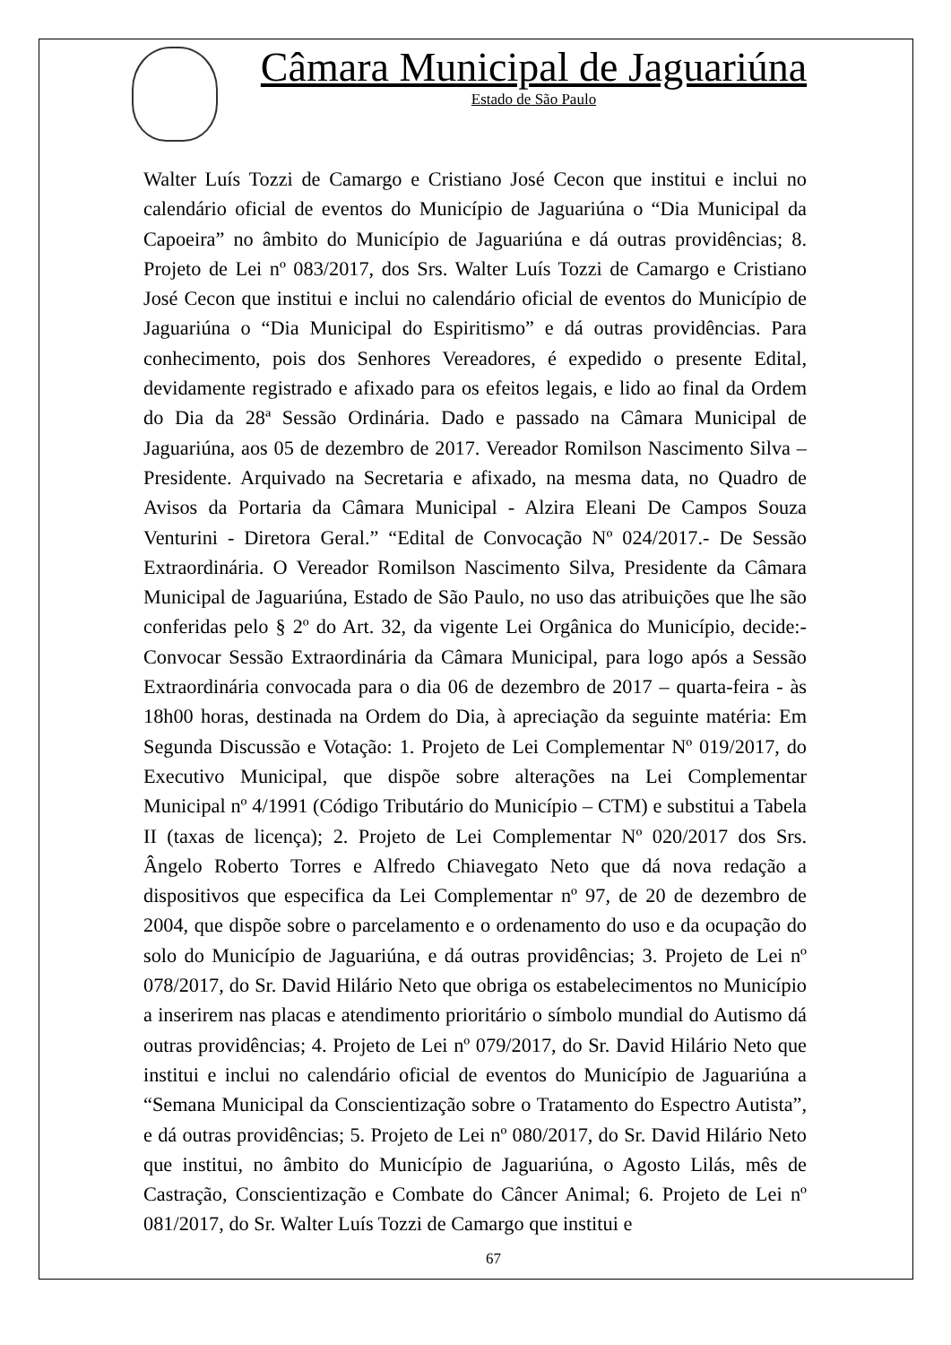Câmara Municipal de Jaguariúna
Estado de São Paulo
Walter Luís Tozzi de Camargo e Cristiano José Cecon que institui e inclui no calendário oficial de eventos do Município de Jaguariúna o “Dia Municipal da Capoeira” no âmbito do Município de Jaguariúna e dá outras providências; 8. Projeto de Lei nº 083/2017, dos Srs. Walter Luís Tozzi de Camargo e Cristiano José Cecon que institui e inclui no calendário oficial de eventos do Município de Jaguariúna o “Dia Municipal do Espiritismo” e dá outras providências. Para conhecimento, pois dos Senhores Vereadores, é expedido o presente Edital, devidamente registrado e afixado para os efeitos legais, e lido ao final da Ordem do Dia da 28ª Sessão Ordinária. Dado e passado na Câmara Municipal de Jaguariúna, aos 05 de dezembro de 2017. Vereador Romilson Nascimento Silva – Presidente. Arquivado na Secretaria e afixado, na mesma data, no Quadro de Avisos da Portaria da Câmara Municipal - Alzira Eleani De Campos Souza Venturini - Diretora Geral.” “Edital de Convocação Nº 024/2017.- De Sessão Extraordinária. O Vereador Romilson Nascimento Silva, Presidente da Câmara Municipal de Jaguariúna, Estado de São Paulo, no uso das atribuições que lhe são conferidas pelo § 2º do Art. 32, da vigente Lei Orgânica do Município, decide:- Convocar Sessão Extraordinária da Câmara Municipal, para logo após a Sessão Extraordinária convocada para o dia 06 de dezembro de 2017 – quarta-feira - às 18h00 horas, destinada na Ordem do Dia, à apreciação da seguinte matéria: Em Segunda Discussão e Votação: 1. Projeto de Lei Complementar Nº 019/2017, do Executivo Municipal, que dispõe sobre alterações na Lei Complementar Municipal nº 4/1991 (Código Tributário do Município – CTM) e substitui a Tabela II (taxas de licença); 2. Projeto de Lei Complementar Nº 020/2017 dos Srs. Ângelo Roberto Torres e Alfredo Chiavegato Neto que dá nova redação a dispositivos que especifica da Lei Complementar nº 97, de 20 de dezembro de 2004, que dispõe sobre o parcelamento e o ordenamento do uso e da ocupação do solo do Município de Jaguariúna, e dá outras providências; 3. Projeto de Lei nº 078/2017, do Sr. David Hilário Neto que obriga os estabelecimentos no Município a inserirem nas placas e atendimento prioritário o símbolo mundial do Autismo dá outras providências; 4. Projeto de Lei nº 079/2017, do Sr. David Hilário Neto que institui e inclui no calendário oficial de eventos do Município de Jaguariúna a “Semana Municipal da Conscientização sobre o Tratamento do Espectro Autista”, e dá outras providências; 5. Projeto de Lei nº 080/2017, do Sr. David Hilário Neto que institui, no âmbito do Município de Jaguariúna, o Agosto Lilás, mês de Castração, Conscientização e Combate do Câncer Animal; 6. Projeto de Lei nº 081/2017, do Sr. Walter Luís Tozzi de Camargo que institui e
67